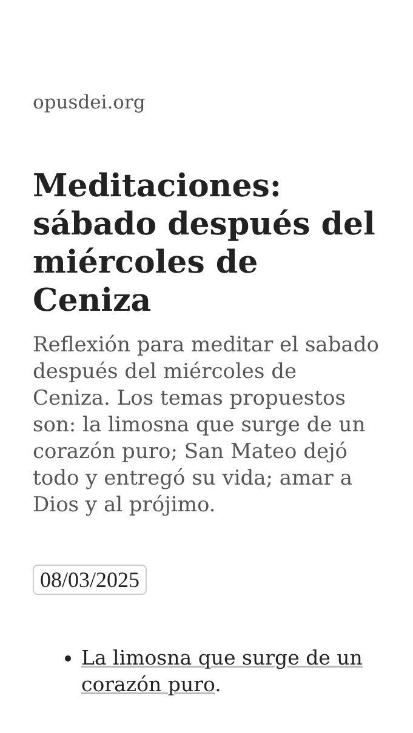opusdei.org
Meditaciones: sábado después del miércoles de Ceniza
Reflexión para meditar el sabado después del miércoles de Ceniza. Los temas propuestos son: la limosna que surge de un corazón puro; San Mateo dejó todo y entregó su vida; amar a Dios y al prójimo.
08/03/2025
La limosna que surge de un corazón puro.